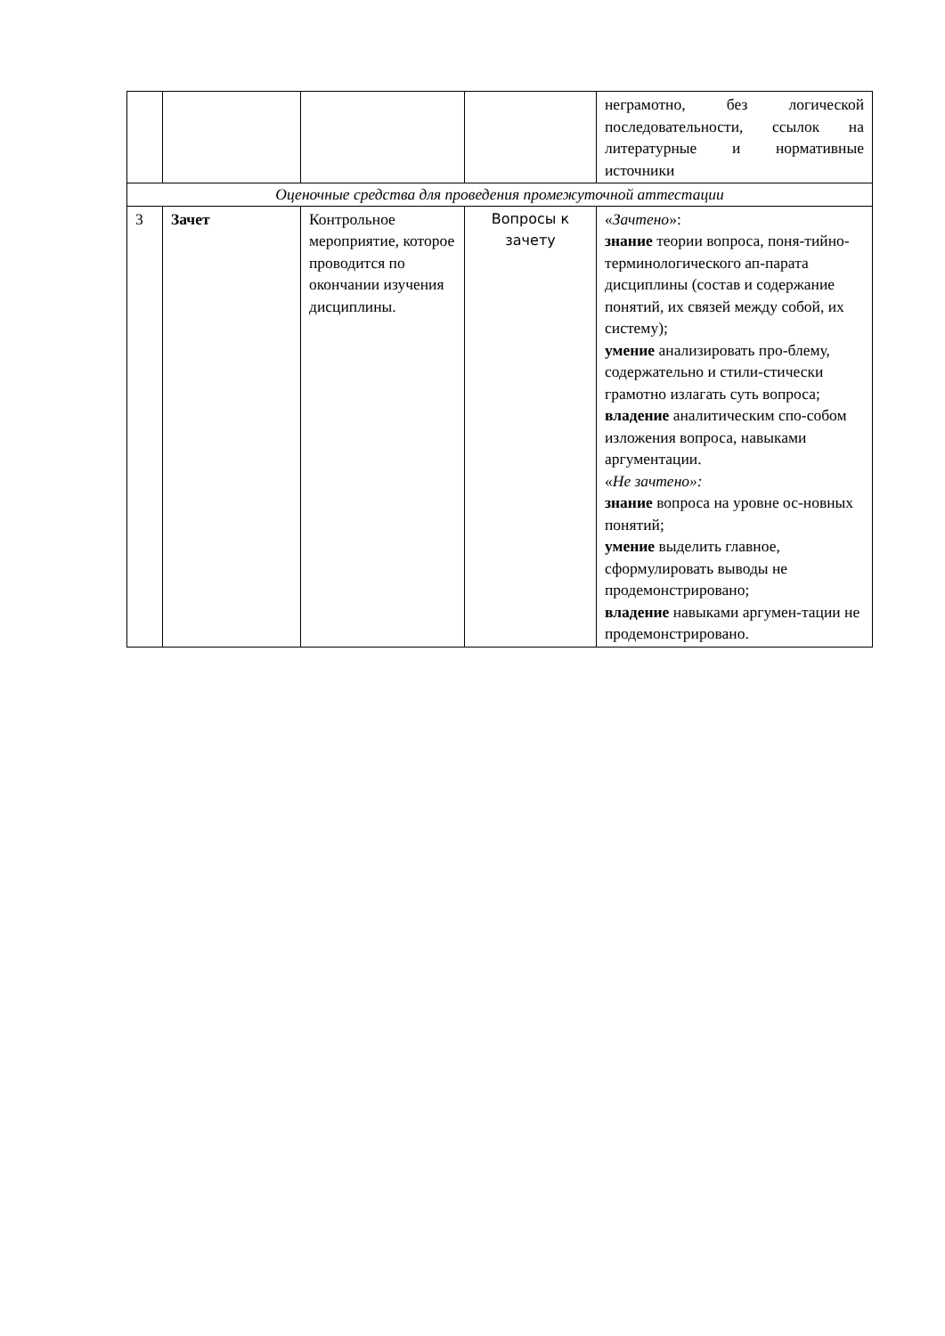| | | | | неграмотно, без логической последовательности, ссылок на литературные и нормативные источники |
| Оценочные средства для проведения промежуточной аттестации | | | | |
| 3 | Зачет | Контрольное мероприятие, которое проводится по окончании изучения дисциплины. | Вопросы к зачету | « Зачтено »: знание теории вопроса, поня-тийно-терминологического ап-парата дисциплины (состав и содержание понятий, их связей между собой, их систему); умение анализировать про-блему, содержательно и стили-стически грамотно излагать суть вопроса; владение аналитическим спо-собом изложения вопроса, навыками аргументации. « Не зачтено»: знание вопроса на уровне ос-новных понятий; умение выделить главное, сформулировать выводы не продемонстрировано; владение навыками аргумен-тации не продемонстрировано. |